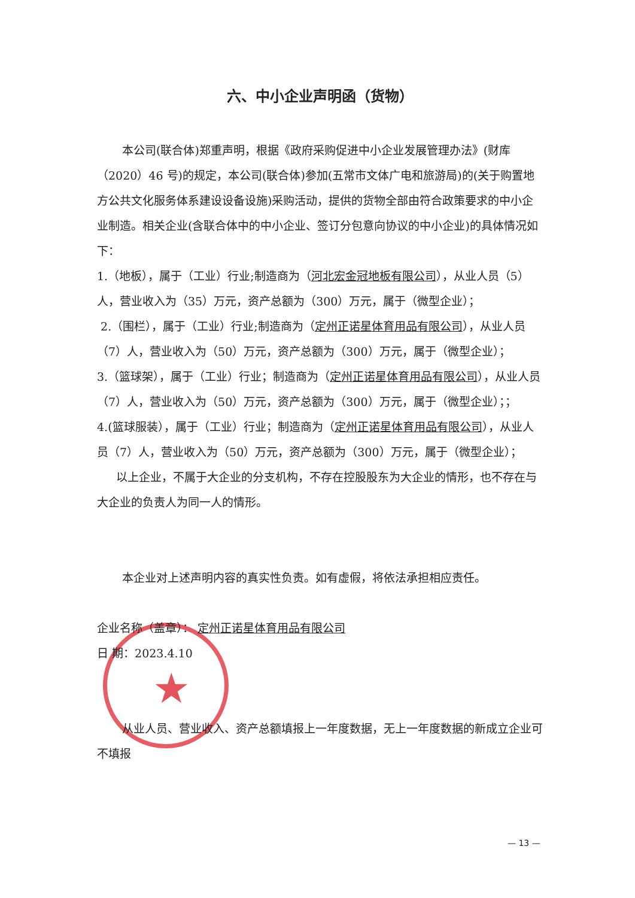★
六、中小企业声明函（货物）
本公司(联合体)郑重声明，根据《政府采购促进中小企业发展管理办法》(财库（2020）46 号)的规定，本公司(联合体)参加(五常市文体广电和旅游局)的(关于购置地方公共文化服务体系建设设备设施)采购活动，提供的货物全部由符合政策要求的中小企业制造。相关企业(含联合体中的中小企业、签订分包意向协议的中小企业)的具体情况如下：
1.（地板），属于（工业）行业;制造商为（河北宏金冠地板有限公司），从业人员（5）人，营业收入为（35）万元，资产总额为（300）万元，属于（微型企业）；
2.（围栏），属于（工业）行业;制造商为（定州正诺星体育用品有限公司），从业人员（7）人，营业收入为（50）万元，资产总额为（300）万元，属于（微型企业）；
3.（篮球架），属于（工业）行业；制造商为（定州正诺星体育用品有限公司），从业人员（7）人，营业收入为（50）万元，资产总额为（300）万元，属于（微型企业）；；
4.(篮球服装），属于（工业）行业；制造商为（定州正诺星体育用品有限公司），从业人员（7）人，营业收入为（50）万元，资产总额为（300）万元，属于（微型企业）；
以上企业，不属于大企业的分支机构，不存在控股股东为大企业的情形，也不存在与大企业的负责人为同一人的情形。
本企业对上述声明内容的真实性负责。如有虚假，将依法承担相应责任。
企业名称（盖章）： 定州正诺星体育用品有限公司
日 期：2023.4.10
从业人员、营业收入、资产总额填报上一年度数据，无上一年度数据的新成立企业可不填报
— 13 —